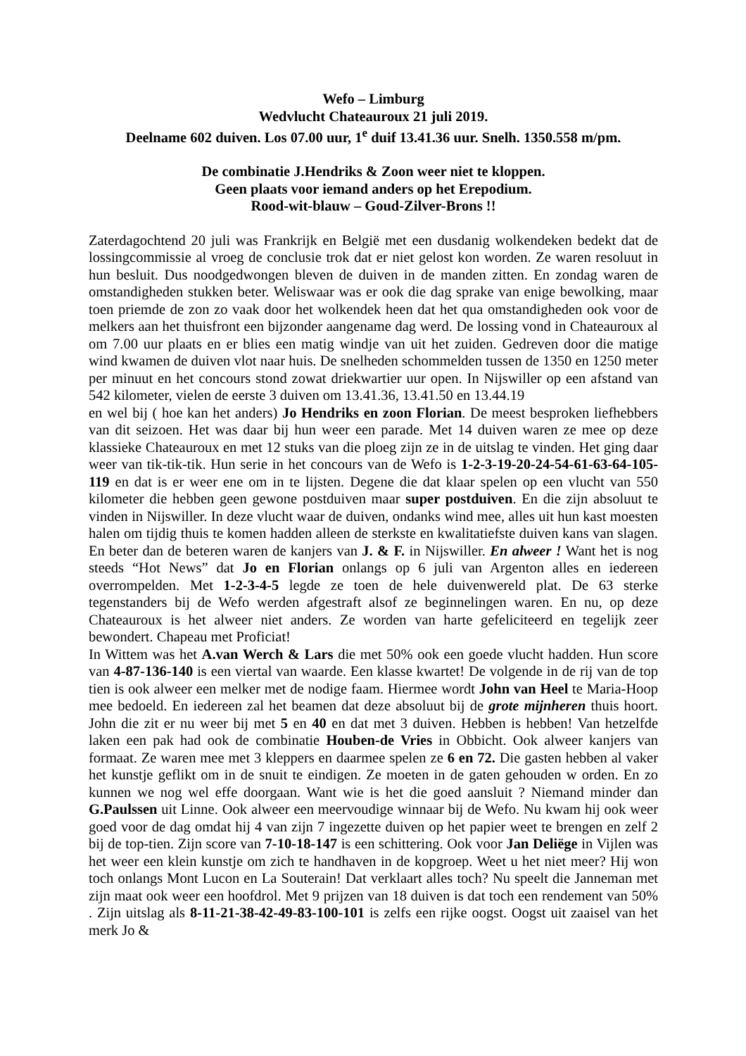Wefo – Limburg
Wedvlucht Chateauroux 21 juli 2019.
Deelname 602 duiven. Los 07.00 uur, 1<sup>e</sup> duif 13.41.36 uur. Snelh. 1350.558 m/pm.
De combinatie J.Hendriks & Zoon weer niet te kloppen.
Geen plaats voor iemand anders op het Erepodium.
Rood-wit-blauw – Goud-Zilver-Brons !!
Zaterdagochtend 20 juli was Frankrijk en België met een dusdanig wolkendeken bedekt dat de lossingcommissie al vroeg de conclusie trok dat er niet gelost kon worden. Ze waren resoluut in hun besluit. Dus noodgedwongen bleven de duiven in de manden zitten. En zondag waren de omstandigheden stukken beter. Weliswaar was er ook die dag sprake van enige bewolking, maar toen priemde de zon zo vaak door het wolkendek heen dat het qua omstandigheden ook voor de melkers aan het thuisfront een bijzonder aangename dag werd. De lossing vond in Chateauroux al om 7.00 uur plaats en er blies een matig windje van uit het zuiden. Gedreven door die matige wind kwamen de duiven vlot naar huis. De snelheden schommelden tussen de 1350 en 1250 meter per minuut en het concours stond zowat driekwartier uur open. In Nijswiller op een afstand van 542 kilometer, vielen de eerste 3 duiven om 13.41.36, 13.41.50 en 13.44.19
en wel bij ( hoe kan het anders) Jo Hendriks en zoon Florian. De meest besproken liefhebbers van dit seizoen. Het was daar bij hun weer een parade. Met 14 duiven waren ze mee op deze klassieke Chateauroux en met 12 stuks van die ploeg zijn ze in de uitslag te vinden. Het ging daar weer van tik-tik-tik. Hun serie in het concours van de Wefo is 1-2-3-19-20-24-54-61-63-64-105-119 en dat is er weer ene om in te lijsten. Degene die dat klaar spelen op een vlucht van 550 kilometer die hebben geen gewone postduiven maar super postduiven. En die zijn absoluut te vinden in Nijswiller. In deze vlucht waar de duiven, ondanks wind mee, alles uit hun kast moesten halen om tijdig thuis te komen hadden alleen de sterkste en kwalitatiefste duiven kans van slagen. En beter dan de beteren waren de kanjers van J. & F. in Nijswiller. En alweer ! Want het is nog steeds “Hot News” dat Jo en Florian onlangs op 6 juli van Argenton alles en iedereen overrompelden. Met 1-2-3-4-5 legde ze toen de hele duivenwereld plat. De 63 sterke tegenstanders bij de Wefo werden afgestraft alsof ze beginnelingen waren. En nu, op deze Chateauroux is het alweer niet anders. Ze worden van harte gefeliciteerd en tegelijk zeer bewondert. Chapeau met Proficiat!
In Wittem was het A.van Werch & Lars die met 50% ook een goede vlucht hadden. Hun score van 4-87-136-140 is een viertal van waarde. Een klasse kwartet! De volgende in de rij van de top tien is ook alweer een melker met de nodige faam. Hiermee wordt John van Heel te Maria-Hoop mee bedoeld. En iedereen zal het beamen dat deze absoluut bij de grote mijnheren thuis hoort. John die zit er nu weer bij met 5 en 40 en dat met 3 duiven. Hebben is hebben! Van hetzelfde laken een pak had ook de combinatie Houben-de Vries in Obbicht. Ook alweer kanjers van formaat. Ze waren mee met 3 kleppers en daarmee spelen ze 6 en 72. Die gasten hebben al vaker het kunstje geflikt om in de snuit te eindigen. Ze moeten in de gaten gehouden w orden. En zo kunnen we nog wel effe doorgaan. Want wie is het die goed aansluit ? Niemand minder dan G.Paulssen uit Linne. Ook alweer een meervoudige winnaar bij de Wefo. Nu kwam hij ook weer goed voor de dag omdat hij 4 van zijn 7 ingezette duiven op het papier weet te brengen en zelf 2 bij de top-tien. Zijn score van 7-10-18-147 is een schittering. Ook voor Jan Deliëge in Vijlen was het weer een klein kunstje om zich te handhaven in de kopgroep. Weet u het niet meer? Hij won toch onlangs Mont Lucon en La Souterain! Dat verklaart alles toch? Nu speelt die Janneman met zijn maat ook weer een hoofdrol. Met 9 prijzen van 18 duiven is dat toch een rendement van 50% . Zijn uitslag als 8-11-21-38-42-49-83-100-101 is zelfs een rijke oogst. Oogst uit zaaisel van het merk Jo &